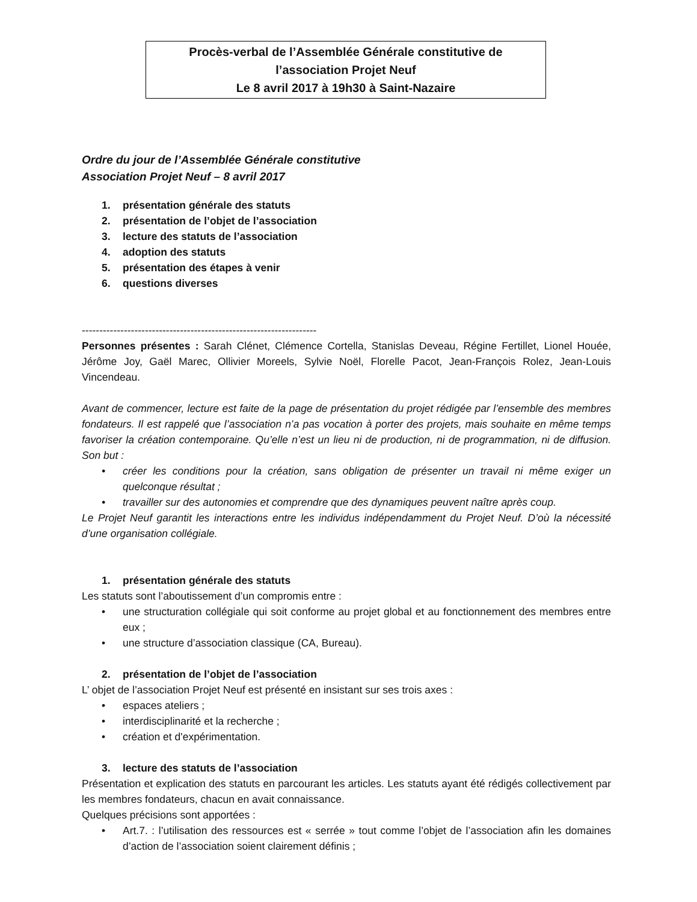Procès-verbal de l’Assemblée Générale constitutive de
l’association Projet Neuf
Le 8 avril 2017 à 19h30 à Saint-Nazaire
Ordre du jour de l’Assemblée Générale constitutive
Association Projet Neuf – 8 avril 2017
1. présentation générale des statuts
2. présentation de l’objet de l’association
3. lecture des statuts de l’association
4. adoption des statuts
5. présentation des étapes à venir
6. questions diverses
-------------------------------------------------------------------
Personnes présentes : Sarah Clénet, Clémence Cortella, Stanislas Deveau, Régine Fertillet, Lionel Houée, Jérôme Joy, Gaël Marec, Ollivier Moreels, Sylvie Noël, Florelle Pacot, Jean-François Rolez, Jean-Louis Vincendeau.
Avant de commencer, lecture est faite de la page de présentation du projet rédigée par l’ensemble des membres fondateurs. Il est rappelé que l’association n’a pas vocation à porter des projets, mais souhaite en même temps favoriser la création contemporaine. Qu’elle n’est un lieu ni de production, ni de programmation, ni de diffusion. Son but :
• créer les conditions pour la création, sans obligation de présenter un travail ni même exiger un quelconque résultat ;
• travailler sur des autonomies et comprendre que des dynamiques peuvent naître après coup.
Le Projet Neuf garantit les interactions entre les individus indépendamment du Projet Neuf. D’où la nécessité d’une organisation collégiale.
1. présentation générale des statuts
Les statuts sont l’aboutissement d’un compromis entre :
• une structuration collégiale qui soit conforme au projet global et au fonctionnement des membres entre eux ;
• une structure d’association classique (CA, Bureau).
2. présentation de l’objet de l’association
L’ objet de l’association Projet Neuf est présenté en insistant sur ses trois axes :
• espaces ateliers ;
• interdisciplinarité et la recherche ;
• création et d'expérimentation.
3. lecture des statuts de l’association
Présentation et explication des statuts en parcourant les articles. Les statuts ayant été rédigés collectivement par les membres fondateurs, chacun en avait connaissance.
Quelques précisions sont apportées :
• Art.7. : l’utilisation des ressources est « serrée » tout comme l’objet de l’association afin les domaines d’action de l’association soient clairement définis ;